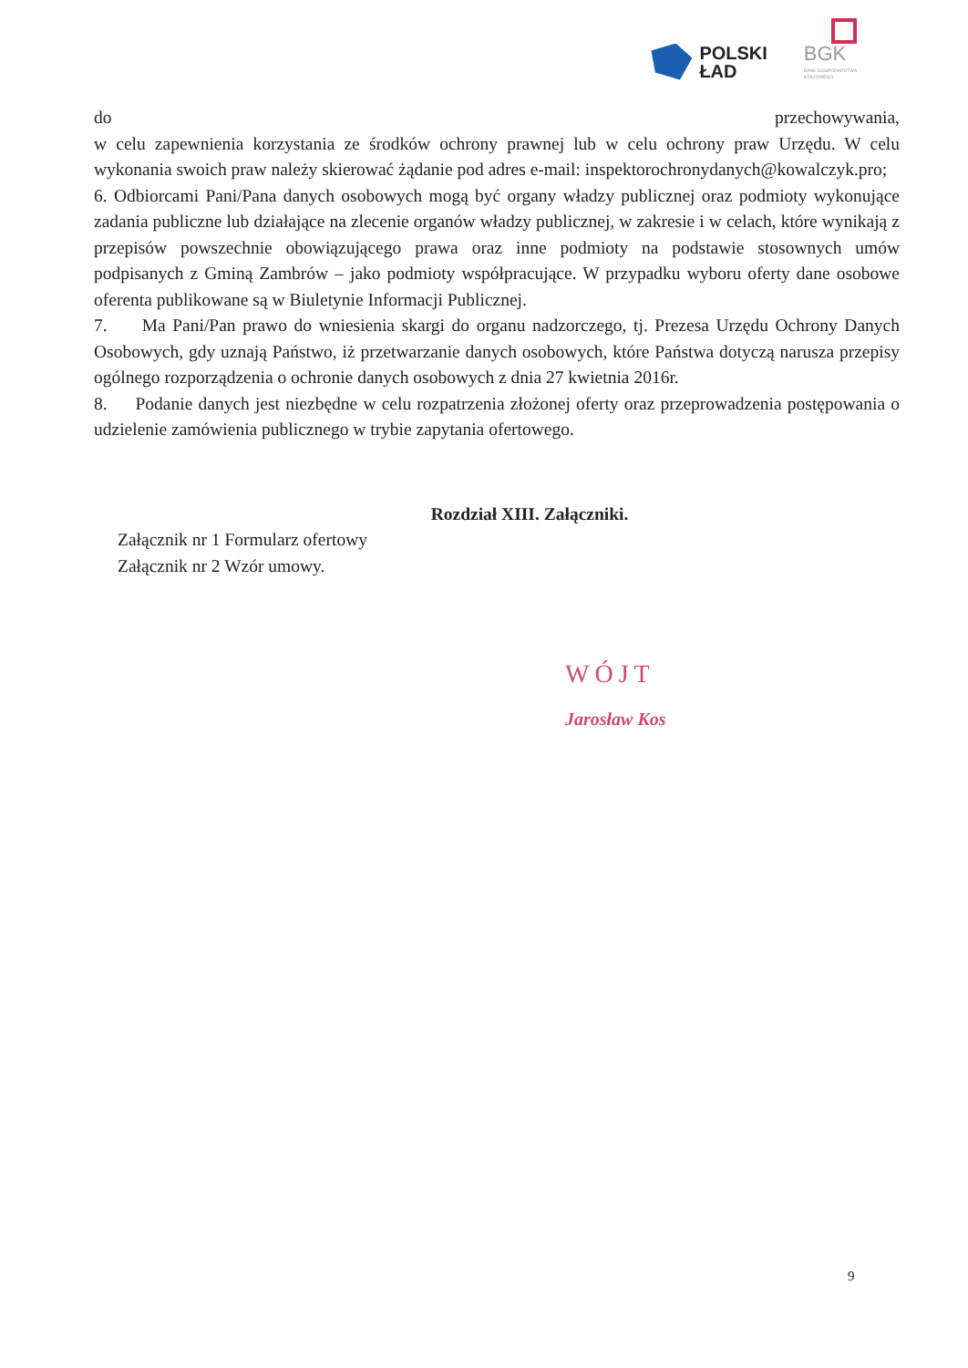POLSKI
ŁAD
BGK
BANK GOSPODARSTWA
KRAJOWEGO
do przechowywania,
w celu zapewnienia korzystania ze środków ochrony prawnej lub w celu ochrony praw Urzędu. W celu wykonania swoich praw należy skierować żądanie pod adres e-mail: inspektorochronydanych@kowalczyk.pro;
6. Odbiorcami Pani/Pana danych osobowych mogą być organy władzy publicznej oraz podmioty wykonujące zadania publiczne lub działające na zlecenie organów władzy publicznej, w zakresie i w celach, które wynikają z przepisów powszechnie obowiązującego prawa oraz inne podmioty na podstawie stosownych umów podpisanych z Gminą Zambrów – jako podmioty współpracujące. W przypadku wyboru oferty dane osobowe oferenta publikowane są w Biuletynie Informacji Publicznej.
7. Ma Pani/Pan prawo do wniesienia skargi do organu nadzorczego, tj. Prezesa Urzędu Ochrony Danych Osobowych, gdy uznają Państwo, iż przetwarzanie danych osobowych, które Państwa dotyczą narusza przepisy ogólnego rozporządzenia o ochronie danych osobowych z dnia 27 kwietnia 2016r.
8. Podanie danych jest niezbędne w celu rozpatrzenia złożonej oferty oraz przeprowadzenia postępowania o udzielenie zamówienia publicznego w trybie zapytania ofertowego.
Rozdział XIII. Załączniki.
Załącznik nr 1 Formularz ofertowy
Załącznik nr 2 Wzór umowy.
WÓJT
Jarosław Kos
9